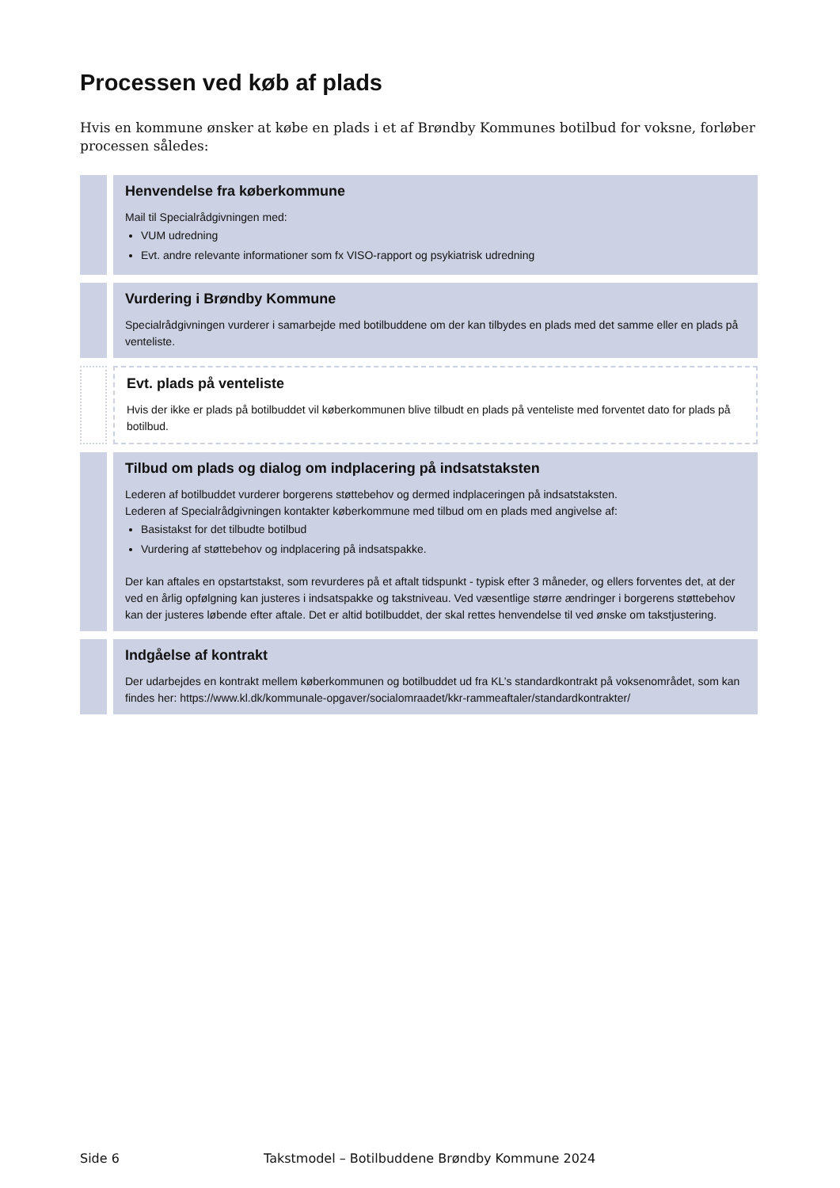Processen ved køb af plads
Hvis en kommune ønsker at købe en plads i et af Brøndby Kommunes botilbud for voksne, forløber processen således:
Henvendelse fra køberkommune
Mail til Specialrådgivningen med:
VUM udredning
Evt. andre relevante informationer som fx VISO-rapport og psykiatrisk udredning
Vurdering i Brøndby Kommune
Specialrådgivningen vurderer i samarbejde med botilbuddene om der kan tilbydes en plads med det samme eller en plads på venteliste.
Evt. plads på venteliste
Hvis der ikke er plads på botilbuddet vil køberkommunen blive tilbudt en plads på venteliste med forventet dato for plads på botilbud.
Tilbud om plads og dialog om indplacering på indsatstaksten
Lederen af botilbuddet vurderer borgerens støttebehov og dermed indplaceringen på indsatstaksten.
Lederen af Specialrådgivningen kontakter køberkommune med tilbud om en plads med angivelse af:
Basistakst for det tilbudte botilbud
Vurdering af støttebehov og indplacering på indsatspakke.
Der kan aftales en opstartstakst, som revurderes på et aftalt tidspunkt - typisk efter 3 måneder, og ellers forventes det, at der ved en årlig opfølgning kan justeres i indsatspakke og takstniveau. Ved væsentlige større ændringer i borgerens støttebehov kan der justeres løbende efter aftale. Det er altid botilbuddet, der skal rettes henvendelse til ved ønske om takstjustering.
Indgåelse af kontrakt
Der udarbejdes en kontrakt mellem køberkommunen og botilbuddet ud fra KL’s standardkontrakt på voksenområdet, som kan findes her: https://www.kl.dk/kommunale-opgaver/socialomraadet/kkr-rammeaftaler/standardkontrakter/
Side 6 Takstmodel – Botilbuddene Brøndby Kommune 2024